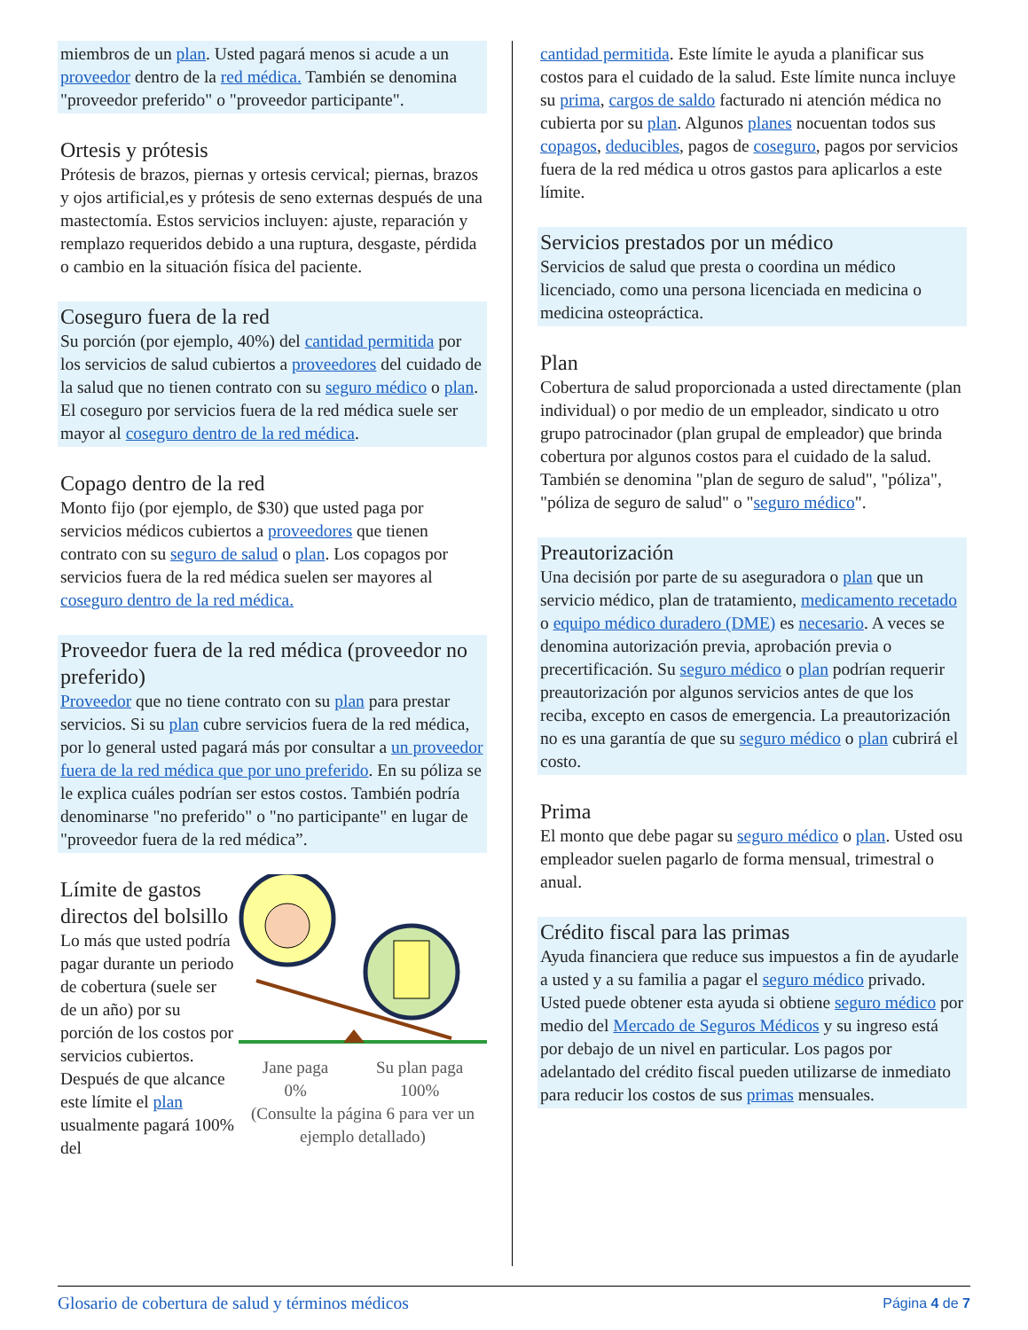miembros de un plan. Usted pagará menos si acude a un proveedor dentro de la red médica. También se denomina "proveedor preferido" o "proveedor participante".
Ortesis y prótesis
Prótesis de brazos, piernas y ortesis cervical; piernas, brazos y ojos artificial,es y prótesis de seno externas después de una mastectomía. Estos servicios incluyen: ajuste, reparación y remplazo requeridos debido a una ruptura, desgaste, pérdida o cambio en la situación física del paciente.
Coseguro fuera de la red
Su porción (por ejemplo, 40%) del cantidad permitida por los servicios de salud cubiertos a proveedores del cuidado de la salud que no tienen contrato con su seguro médico o plan. El coseguro por servicios fuera de la red médica suele ser mayor al coseguro dentro de la red médica.
Copago dentro de la red
Monto fijo (por ejemplo, de $30) que usted paga por servicios médicos cubiertos a proveedores que tienen contrato con su seguro de salud o plan. Los copagos por servicios fuera de la red médica suelen ser mayores al coseguro dentro de la red médica.
Proveedor fuera de la red médica (proveedor no preferido)
Proveedor que no tiene contrato con su plan para prestar servicios. Si su plan cubre servicios fuera de la red médica, por lo general usted pagará más por consultar a un proveedor fuera de la red médica que por uno preferido. En su póliza se le explica cuáles podrían ser estos costos. También podría denominarse "no preferido" o "no participante" en lugar de "proveedor fuera de la red médica”.
Límite de gastos directos del bolsillo
Lo más que usted podría pagar durante un periodo de cobertura (suele ser de un año) por su porción de los costos por servicios cubiertos. Después de que alcance este límite el plan usualmente pagará 100% del
Jane paga
0% Su plan paga
100%
(Consulte la página 6 para ver un ejemplo detallado)
cantidad permitida. Este límite le ayuda a planificar sus costos para el cuidado de la salud. Este límite nunca incluye su prima, cargos de saldo facturado ni atención médica no cubierta por su plan. Algunos planes nocuentan todos sus copagos, deducibles, pagos de coseguro, pagos por servicios fuera de la red médica u otros gastos para aplicarlos a este límite.
Servicios prestados por un médico
Servicios de salud que presta o coordina un médico licenciado, como una persona licenciada en medicina o medicina osteopráctica.
Plan
Cobertura de salud proporcionada a usted directamente (plan individual) o por medio de un empleador, sindicato u otro grupo patrocinador (plan grupal de empleador) que brinda cobertura por algunos costos para el cuidado de la salud. También se denomina "plan de seguro de salud", "póliza", "póliza de seguro de salud" o "seguro médico".
Preautorización
Una decisión por parte de su aseguradora o plan que un servicio médico, plan de tratamiento, medicamento recetado o equipo médico duradero (DME) es necesario. A veces se denomina autorización previa, aprobación previa o precertificación. Su seguro médico o plan podrían requerir preautorización por algunos servicios antes de que los reciba, excepto en casos de emergencia. La preautorización no es una garantía de que su seguro médico o plan cubrirá el costo.
Prima
El monto que debe pagar su seguro médico o plan. Usted osu empleador suelen pagarlo de forma mensual, trimestral o anual.
Crédito fiscal para las primas
Ayuda financiera que reduce sus impuestos a fin de ayudarle a usted y a su familia a pagar el seguro médico privado. Usted puede obtener esta ayuda si obtiene seguro médico por medio del Mercado de Seguros Médicos y su ingreso está por debajo de un nivel en particular. Los pagos por adelantado del crédito fiscal pueden utilizarse de inmediato para reducir los costos de sus primas mensuales.
Glosario de cobertura de salud y términos médicos Página 4 de 7